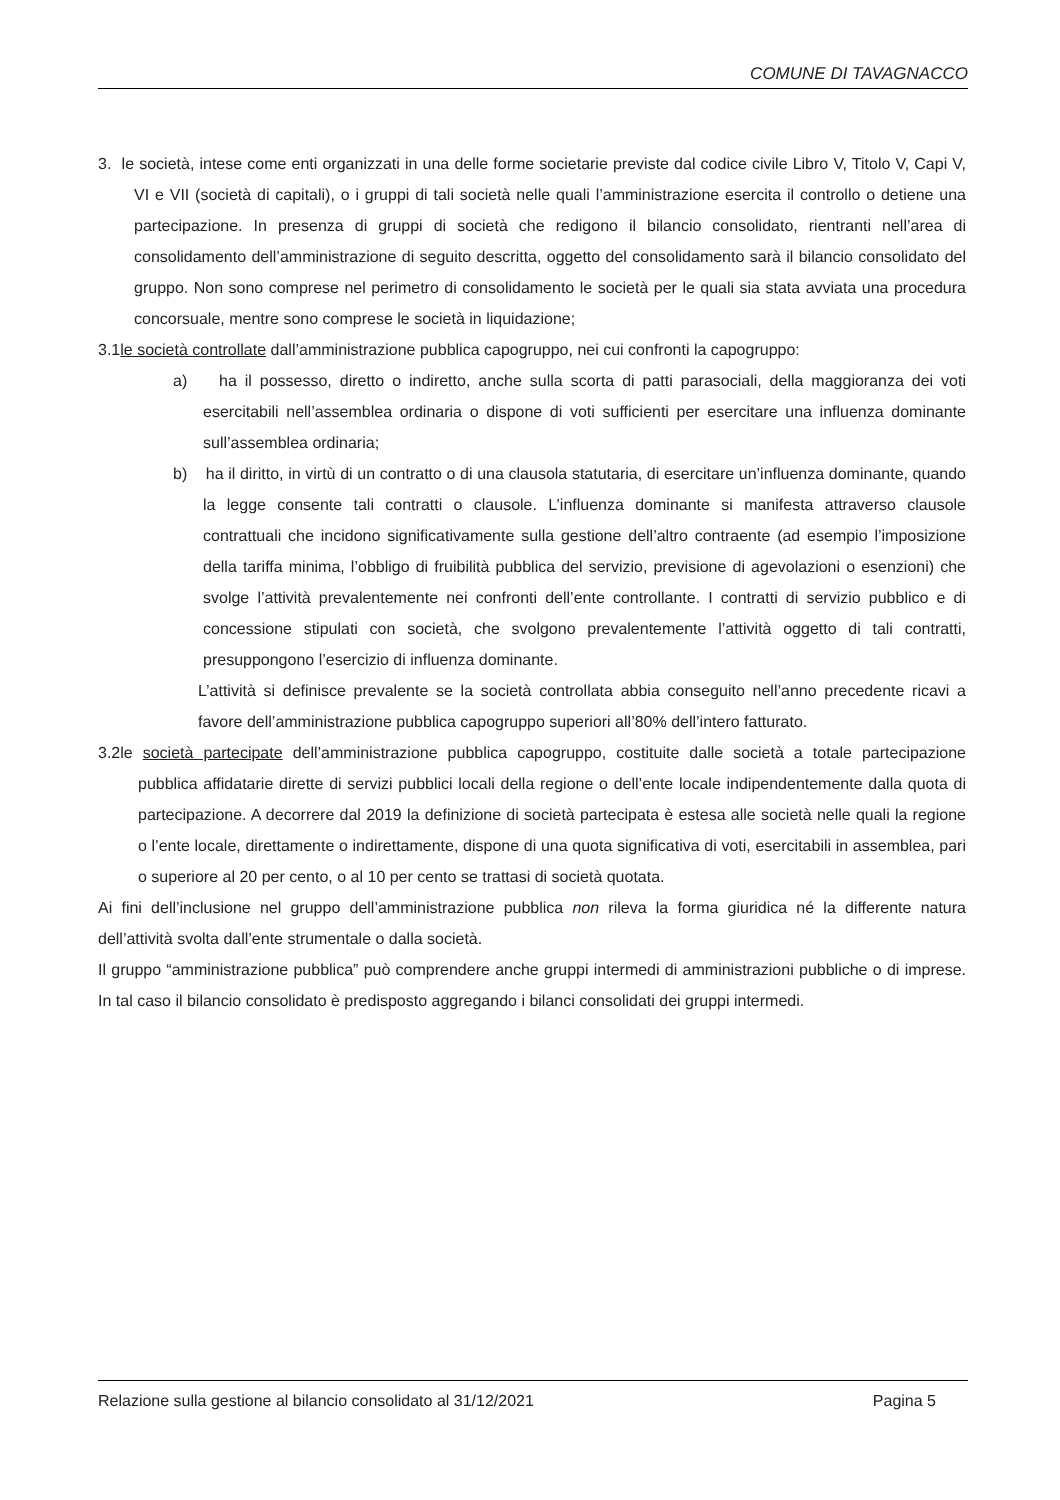COMUNE DI TAVAGNACCO
3. le società, intese come enti organizzati in una delle forme societarie previste dal codice civile Libro V, Titolo V, Capi V, VI e VII (società di capitali), o i gruppi di tali società nelle quali l’amministrazione esercita il controllo o detiene una partecipazione. In presenza di gruppi di società che redigono il bilancio consolidato, rientranti nell’area di consolidamento dell’amministrazione di seguito descritta, oggetto del consolidamento sarà il bilancio consolidato del gruppo. Non sono comprese nel perimetro di consolidamento le società per le quali sia stata avviata una procedura concorsuale, mentre sono comprese le società in liquidazione;
3.1le società controllate dall’amministrazione pubblica capogruppo, nei cui confronti la capogruppo:
a) ha il possesso, diretto o indiretto, anche sulla scorta di patti parasociali, della maggioranza dei voti esercitabili nell’assemblea ordinaria o dispone di voti sufficienti per esercitare una influenza dominante sull’assemblea ordinaria;
b) ha il diritto, in virtù di un contratto o di una clausola statutaria, di esercitare un’influenza dominante, quando la legge consente tali contratti o clausole. L’influenza dominante si manifesta attraverso clausole contrattuali che incidono significativamente sulla gestione dell’altro contraente (ad esempio l’imposizione della tariffa minima, l’obbligo di fruibilità pubblica del servizio, previsione di agevolazioni o esenzioni) che svolge l’attività prevalentemente nei confronti dell’ente controllante. I contratti di servizio pubblico e di concessione stipulati con società, che svolgono prevalentemente l’attività oggetto di tali contratti, presuppongono l’esercizio di influenza dominante.
L’attività si definisce prevalente se la società controllata abbia conseguito nell’anno precedente ricavi a favore dell’amministrazione pubblica capogruppo superiori all’80% dell’intero fatturato.
3.2le società partecipate dell’amministrazione pubblica capogruppo, costituite dalle società a totale partecipazione pubblica affidatarie dirette di servizi pubblici locali della regione o dell’ente locale indipendentemente dalla quota di partecipazione. A decorrere dal 2019 la definizione di società partecipata è estesa alle società nelle quali la regione o l’ente locale, direttamente o indirettamente, dispone di una quota significativa di voti, esercitabili in assemblea, pari o superiore al 20 per cento, o al 10 per cento se trattasi di società quotata.
Ai fini dell’inclusione nel gruppo dell’amministrazione pubblica non rileva la forma giuridica né la differente natura dell’attività svolta dall’ente strumentale o dalla società.
Il gruppo “amministrazione pubblica” può comprendere anche gruppi intermedi di amministrazioni pubbliche o di imprese. In tal caso il bilancio consolidato è predisposto aggregando i bilanci consolidati dei gruppi intermedi.
Relazione sulla gestione al bilancio consolidato al 31/12/2021 Pagina 5